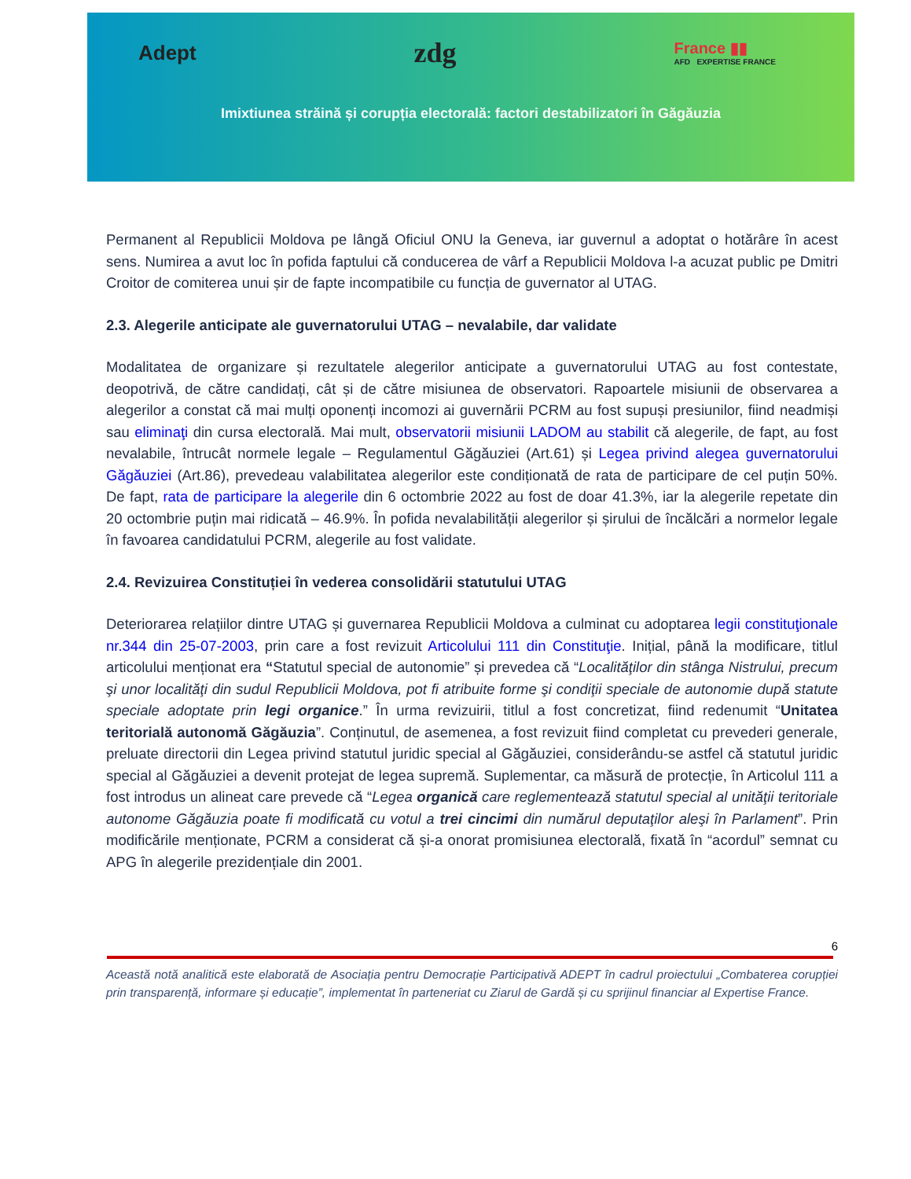Adept zdg France ▮▮
AFD EXPERTISE FRANCE
Imixtiunea străină și corupția electorală: factori destabilizatori în Găgăuzia
Permanent al Republicii Moldova pe lângă Oficiul ONU la Geneva, iar guvernul a adoptat o hotărâre în acest sens. Numirea a avut loc în pofida faptului că conducerea de vârf a Republicii Moldova l-a acuzat public pe Dmitri Croitor de comiterea unui șir de fapte incompatibile cu funcția de guvernator al UTAG.
2.3. Alegerile anticipate ale guvernatorului UTAG – nevalabile, dar validate
Modalitatea de organizare și rezultatele alegerilor anticipate a guvernatorului UTAG au fost contestate, deopotrivă, de către candidați, cât și de către misiunea de observatori. Rapoartele misiunii de observarea a alegerilor a constat că mai mulți oponenți incomozi ai guvernării PCRM au fost supuși presiunilor, fiind neadmiși sau eliminaţi din cursa electorală. Mai mult, observatorii misiunii LADOM au stabilit că alegerile, de fapt, au fost nevalabile, întrucât normele legale – Regulamentul Găgăuziei (Art.61) și Legea privind alegea guvernatorului Găgăuziei (Art.86), prevedeau valabilitatea alegerilor este condiționată de rata de participare de cel puțin 50%. De fapt, rata de participare la alegerile din 6 octombrie 2022 au fost de doar 41.3%, iar la alegerile repetate din 20 octombrie puțin mai ridicată – 46.9%. În pofida nevalabilității alegerilor și șirului de încălcări a normelor legale în favoarea candidatului PCRM, alegerile au fost validate.
2.4. Revizuirea Constituției în vederea consolidării statutului UTAG
Deteriorarea relațiilor dintre UTAG și guvernarea Republicii Moldova a culminat cu adoptarea legii constituţionale nr.344 din 25-07-2003, prin care a fost revizuit Articolului 111 din Constituţie. Inițial, până la modificare, titlul articolului menționat era “Statutul special de autonomie” și prevedea că “Localităţilor din stânga Nistrului, precum şi unor localităţi din sudul Republicii Moldova, pot fi atribuite forme şi condiţii speciale de autonomie după statute speciale adoptate prin legi organice.” În urma revizuirii, titlul a fost concretizat, fiind redenumit “Unitatea teritorială autonomă Găgăuzia”. Conținutul, de asemenea, a fost revizuit fiind completat cu prevederi generale, preluate directorii din Legea privind statutul juridic special al Găgăuziei, considerându-se astfel că statutul juridic special al Găgăuziei a devenit protejat de legea supremă. Suplementar, ca măsură de protecție, în Articolul 111 a fost introdus un alineat care prevede că “Legea organică care reglementează statutul special al unităţii teritoriale autonome Găgăuzia poate fi modificată cu votul a trei cincimi din numărul deputaţilor aleşi în Parlament”. Prin modificările menționate, PCRM a considerat că și-a onorat promisiunea electorală, fixată în “acordul” semnat cu APG în alegerile prezidențiale din 2001.
6
Această notă analitică este elaborată de Asociația pentru Democrație Participativă ADEPT în cadrul proiectului „Combaterea corupției prin transparență, informare și educație”, implementat în parteneriat cu Ziarul de Gardă și cu sprijinul financiar al Expertise France.